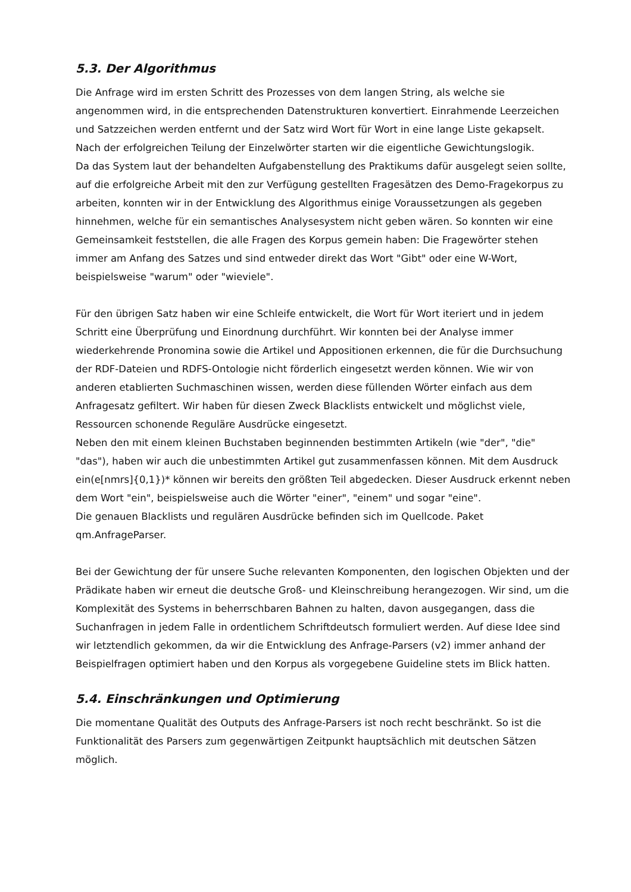5.3. Der Algorithmus
Die Anfrage wird im ersten Schritt des Prozesses von dem langen String, als welche sie angenommen wird, in die entsprechenden Datenstrukturen konvertiert. Einrahmende Leerzeichen und Satzzeichen werden entfernt und der Satz wird Wort für Wort in eine lange Liste gekapselt. Nach der erfolgreichen Teilung der Einzelwörter starten wir die eigentliche Gewichtungslogik.
Da das System laut der behandelten Aufgabenstellung des Praktikums dafür ausgelegt seien sollte, auf die erfolgreiche Arbeit mit den zur Verfügung gestellten Fragesätzen des Demo-Fragekorpus zu arbeiten, konnten wir in der Entwicklung des Algorithmus einige Voraussetzungen als gegeben hinnehmen, welche für ein semantisches Analysesystem nicht geben wären. So konnten wir eine Gemeinsamkeit feststellen, die alle Fragen des Korpus gemein haben: Die Fragewörter stehen immer am Anfang des Satzes und sind entweder direkt das Wort "Gibt" oder eine W-Wort, beispielsweise "warum" oder "wieviele".
Für den übrigen Satz haben wir eine Schleife entwickelt, die Wort für Wort iteriert und in jedem Schritt eine Überprüfung und Einordnung durchführt. Wir konnten bei der Analyse immer wiederkehrende Pronomina sowie die Artikel und Appositionen erkennen, die für die Durchsuchung der RDF-Dateien und RDFS-Ontologie nicht förderlich eingesetzt werden können. Wie wir von anderen etablierten Suchmaschinen wissen, werden diese füllenden Wörter einfach aus dem Anfragesatz gefiltert. Wir haben für diesen Zweck Blacklists entwickelt und möglichst viele, Ressourcen schonende Reguläre Ausdrücke eingesetzt.
Neben den mit einem kleinen Buchstaben beginnenden bestimmten Artikeln (wie "der", "die" "das"), haben wir auch die unbestimmten Artikel gut zusammenfassen können. Mit dem Ausdruck ein(e[nmrs]{0,1})* können wir bereits den größten Teil abgedecken. Dieser Ausdruck erkennt neben dem Wort "ein", beispielsweise auch die Wörter "einer", "einem" und sogar "eine".
Die genauen Blacklists und regulären Ausdrücke befinden sich im Quellcode. Paket qm.AnfrageParser.
Bei der Gewichtung der für unsere Suche relevanten Komponenten, den logischen Objekten und der Prädikate haben wir erneut die deutsche Groß- und Kleinschreibung herangezogen. Wir sind, um die Komplexität des Systems in beherrschbaren Bahnen zu halten, davon ausgegangen, dass die Suchanfragen in jedem Falle in ordentlichem Schriftdeutsch formuliert werden. Auf diese Idee sind wir letztendlich gekommen, da wir die Entwicklung des Anfrage-Parsers (v2) immer anhand der Beispielfragen optimiert haben und den Korpus als vorgegebene Guideline stets im Blick hatten.
5.4. Einschränkungen und Optimierung
Die momentane Qualität des Outputs des Anfrage-Parsers ist noch recht beschränkt. So ist die Funktionalität des Parsers zum gegenwärtigen Zeitpunkt hauptsächlich mit deutschen Sätzen möglich.